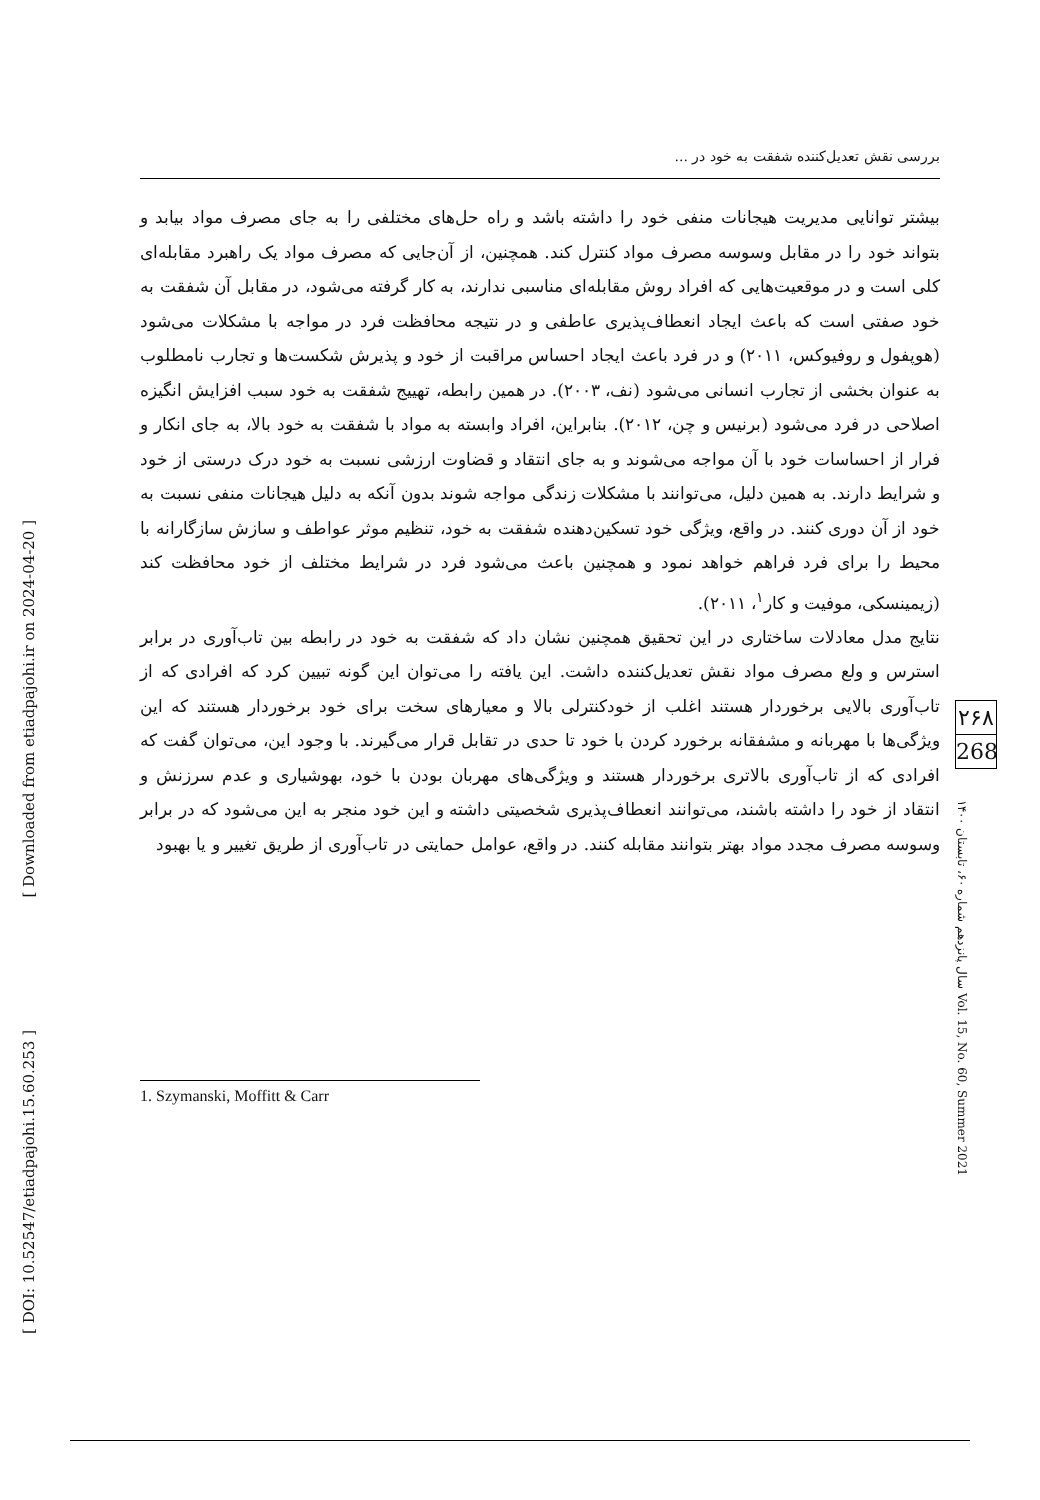[ Downloaded from etiadpajohi.ir on 2024-04-20 ]
[ DOI: 10.52547/etiadpajohi.15.60.253 ]
بررسی نقش تعدیل‌کننده شفقت به خود در ...
بیشتر توانایی مدیریت هیجانات منفی خود را داشته باشد و راه حل‌های مختلفی را به جای مصرف مواد بیابد و بتواند خود را در مقابل وسوسه مصرف مواد کنترل کند. همچنین، از آن‌جایی که مصرف مواد یک راهبرد مقابله‌ای کلی است و در موقعیت‌هایی که افراد روش مقابله‌ای مناسبی ندارند، به کار گرفته می‌شود، در مقابل آن شفقت به خود صفتی است که باعث ایجاد انعطاف‌پذیری عاطفی و در نتیجه محافظت فرد در مواجه با مشکلات می‌شود (هوپفول و روفیوکس، ۲۰۱۱) و در فرد باعث ایجاد احساس مراقبت از خود و پذیرش شکست‌ها و تجارب نامطلوب به عنوان بخشی از تجارب انسانی می‌شود (نف، ۲۰۰۳). در همین رابطه، تهییج شفقت به خود سبب افزایش انگیزه اصلاحی در فرد می‌شود (برنیس و چن، ۲۰۱۲). بنابراین، افراد وابسته به مواد با شفقت به خود بالا، به جای انکار و فرار از احساسات خود با آن مواجه می‌شوند و به جای انتقاد و قضاوت ارزشی نسبت به خود درک درستی از خود و شرایط دارند. به همین دلیل، می‌توانند با مشکلات زندگی مواجه شوند بدون آنکه به دلیل هیجانات منفی نسبت به خود از آن دوری کنند. در واقع، ویژگی خود تسکین‌دهنده شفقت به خود، تنظیم موثر عواطف و سازش سازگارانه با محیط را برای فرد فراهم خواهد نمود و همچنین باعث می‌شود فرد در شرایط مختلف از خود محافظت کند (زیمینسکی، موفیت و کار<sup>۱</sup>، ۲۰۱۱).
نتایج مدل معادلات ساختاری در این تحقیق همچنین نشان داد که شفقت به خود در رابطه بین تاب‌آوری در برابر استرس و ولع مصرف مواد نقش تعدیل‌کننده داشت. این یافته را می‌توان این گونه تبیین کرد که افرادی که از تاب‌آوری بالایی برخوردار هستند اغلب از خودکنترلی بالا و معیارهای سخت برای خود برخوردار هستند که این ویژگی‌ها با مهربانه و مشفقانه برخورد کردن با خود تا حدی در تقابل قرار می‌گیرند. با وجود این، می‌توان گفت که افرادی که از تاب‌آوری بالاتری برخوردار هستند و ویژگی‌های مهربان بودن با خود، بهوشیاری و عدم سرزنش و انتقاد از خود را داشته باشند، می‌توانند انعطاف‌پذیری شخصیتی داشته و این خود منجر به این می‌شود که در برابر وسوسه مصرف مجدد مواد بهتر بتوانند مقابله کنند. در واقع، عوامل حمایتی در تاب‌آوری از طریق تغییر و یا بهبود
۲۶۸
268
سال پانزدهم شماره ۶۰، تابستان ۱۴۰۰ Vol. 15, No. 60, Summer 2021
1. Szymanski, Moffitt & Carr